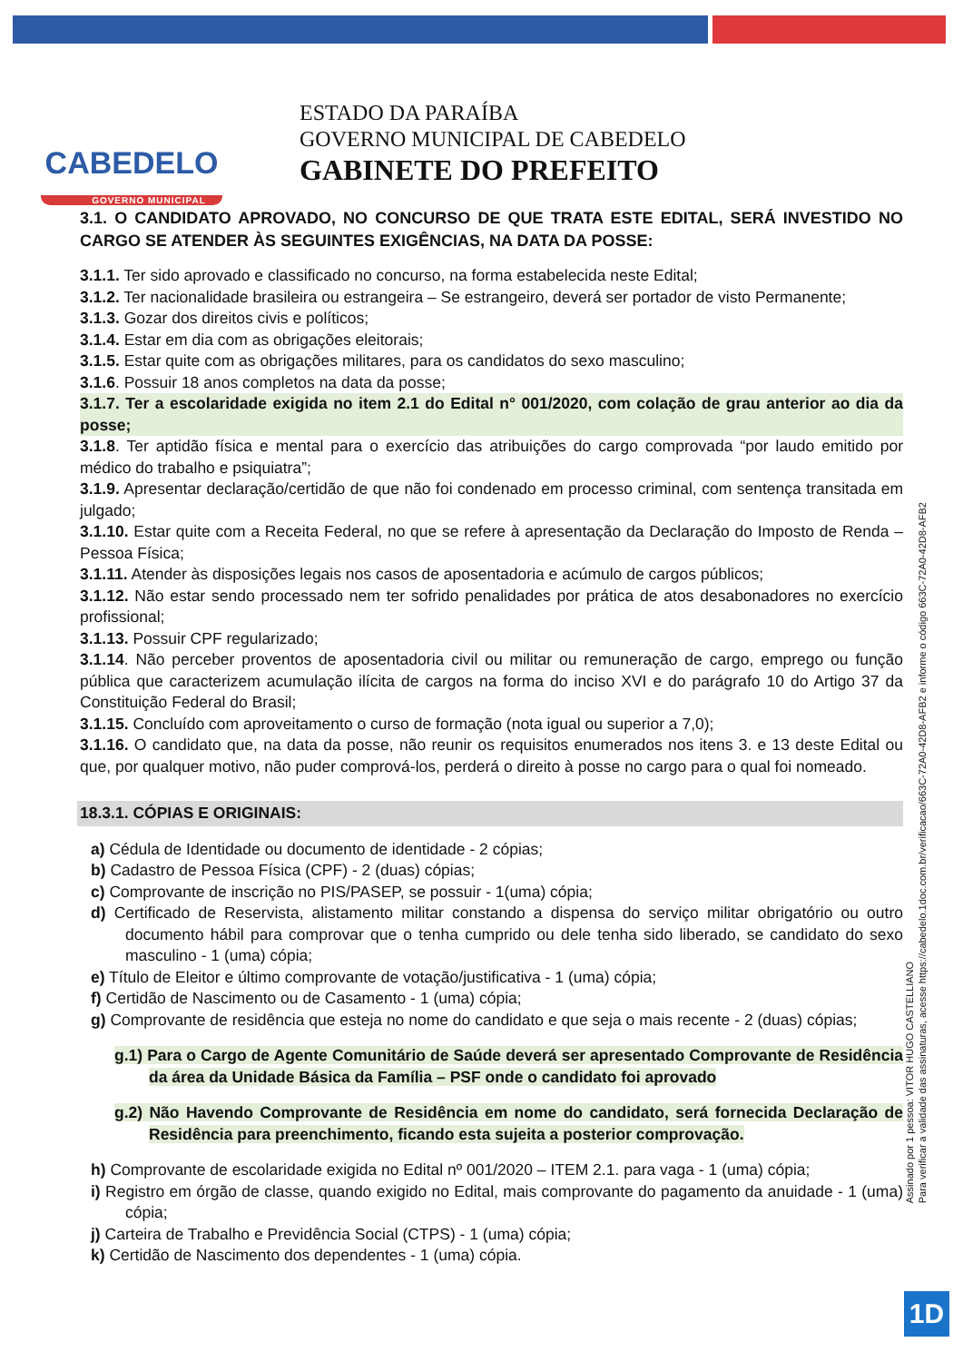CABEDELO
GOVERNO MUNICIPAL
ESTADO DA PARAÍBA
GOVERNO MUNICIPAL DE CABEDELO
GABINETE DO PREFEITO
3.1. O CANDIDATO APROVADO, NO CONCURSO DE QUE TRATA ESTE EDITAL, SERÁ INVESTIDO NO CARGO SE ATENDER ÀS SEGUINTES EXIGÊNCIAS, NA DATA DA POSSE:
3.1.1. Ter sido aprovado e classificado no concurso, na forma estabelecida neste Edital;
3.1.2. Ter nacionalidade brasileira ou estrangeira – Se estrangeiro, deverá ser portador de visto Permanente;
3.1.3. Gozar dos direitos civis e políticos;
3.1.4. Estar em dia com as obrigações eleitorais;
3.1.5. Estar quite com as obrigações militares, para os candidatos do sexo masculino;
3.1.6. Possuir 18 anos completos na data da posse;
3.1.7. Ter a escolaridade exigida no item 2.1 do Edital n° 001/2020, com colação de grau anterior ao dia da posse;
3.1.8. Ter aptidão física e mental para o exercício das atribuições do cargo comprovada “por laudo emitido por médico do trabalho e psiquiatra”;
3.1.9. Apresentar declaração/certidão de que não foi condenado em processo criminal, com sentença transitada em julgado;
3.1.10. Estar quite com a Receita Federal, no que se refere à apresentação da Declaração do Imposto de Renda – Pessoa Física;
3.1.11. Atender às disposições legais nos casos de aposentadoria e acúmulo de cargos públicos;
3.1.12. Não estar sendo processado nem ter sofrido penalidades por prática de atos desabonadores no exercício profissional;
3.1.13. Possuir CPF regularizado;
3.1.14. Não perceber proventos de aposentadoria civil ou militar ou remuneração de cargo, emprego ou função pública que caracterizem acumulação ilícita de cargos na forma do inciso XVI e do parágrafo 10 do Artigo 37 da Constituição Federal do Brasil;
3.1.15. Concluído com aproveitamento o curso de formação (nota igual ou superior a 7,0);
3.1.16. O candidato que, na data da posse, não reunir os requisitos enumerados nos itens 3. e 13 deste Edital ou que, por qualquer motivo, não puder comprová-los, perderá o direito à posse no cargo para o qual foi nomeado.
18.3.1. CÓPIAS E ORIGINAIS:
a) Cédula de Identidade ou documento de identidade - 2 cópias;
b) Cadastro de Pessoa Física (CPF) - 2 (duas) cópias;
c) Comprovante de inscrição no PIS/PASEP, se possuir - 1(uma) cópia;
d) Certificado de Reservista, alistamento militar constando a dispensa do serviço militar obrigatório ou outro documento hábil para comprovar que o tenha cumprido ou dele tenha sido liberado, se candidato do sexo masculino - 1 (uma) cópia;
e) Título de Eleitor e último comprovante de votação/justificativa - 1 (uma) cópia;
f) Certidão de Nascimento ou de Casamento - 1 (uma) cópia;
g) Comprovante de residência que esteja no nome do candidato e que seja o mais recente - 2 (duas) cópias;
g.1) Para o Cargo de Agente Comunitário de Saúde deverá ser apresentado Comprovante de Residência da área da Unidade Básica da Família – PSF onde o candidato foi aprovado
g.2) Não Havendo Comprovante de Residência em nome do candidato, será fornecida Declaração de Residência para preenchimento, ficando esta sujeita a posterior comprovação.
h) Comprovante de escolaridade exigida no Edital nº 001/2020 – ITEM 2.1. para vaga - 1 (uma) cópia;
i) Registro em órgão de classe, quando exigido no Edital, mais comprovante do pagamento da anuidade - 1 (uma) cópia;
j) Carteira de Trabalho e Previdência Social (CTPS) - 1 (uma) cópia;
k) Certidão de Nascimento dos dependentes - 1 (uma) cópia.
Assinado por 1 pessoa: VITOR HUGO CASTELLIANO
Para verificar a validade das assinaturas, acesse https://cabedelo.1doc.com.br/verificacao/663C-72A0-42D8-AFB2 e informe o código 663C-72A0-42D8-AFB2
1D